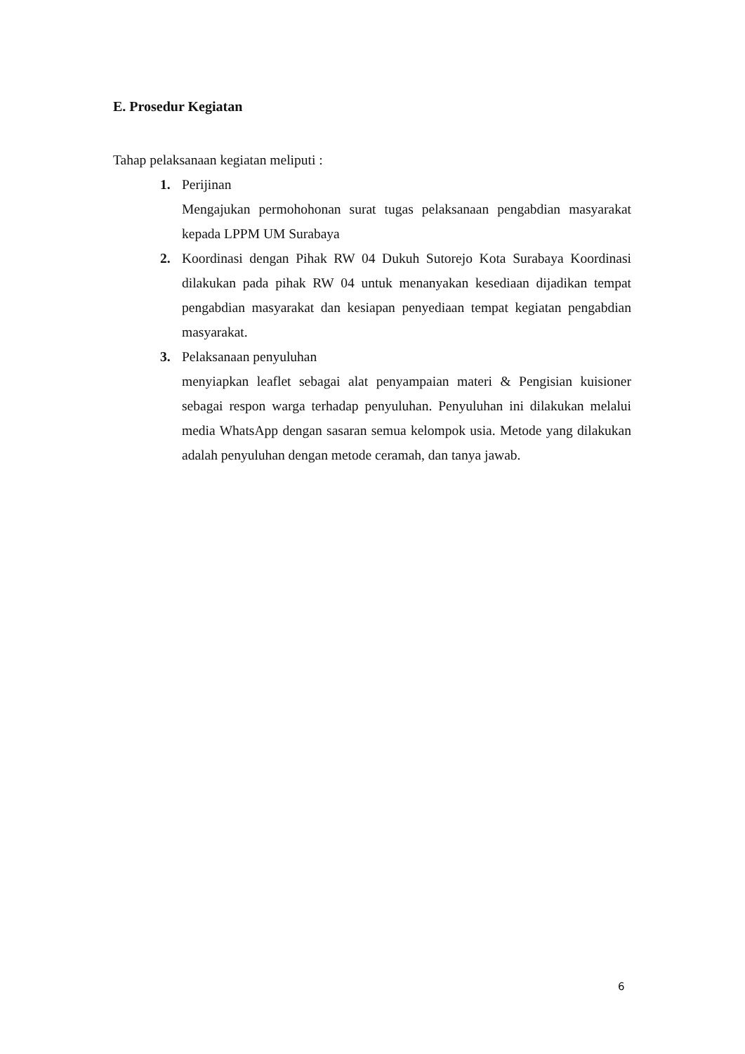E. Prosedur Kegiatan
Tahap pelaksanaan kegiatan meliputi :
1. Perijinan
Mengajukan permohohonan surat tugas pelaksanaan pengabdian masyarakat kepada LPPM UM Surabaya
2. Koordinasi dengan Pihak RW 04 Dukuh Sutorejo Kota Surabaya Koordinasi dilakukan pada pihak RW 04 untuk menanyakan kesediaan dijadikan tempat pengabdian masyarakat dan kesiapan penyediaan tempat kegiatan pengabdian masyarakat.
3. Pelaksanaan penyuluhan
menyiapkan leaflet sebagai alat penyampaian materi & Pengisian kuisioner sebagai respon warga terhadap penyuluhan. Penyuluhan ini dilakukan melalui media WhatsApp dengan sasaran semua kelompok usia. Metode yang dilakukan adalah penyuluhan dengan metode ceramah, dan tanya jawab.
6